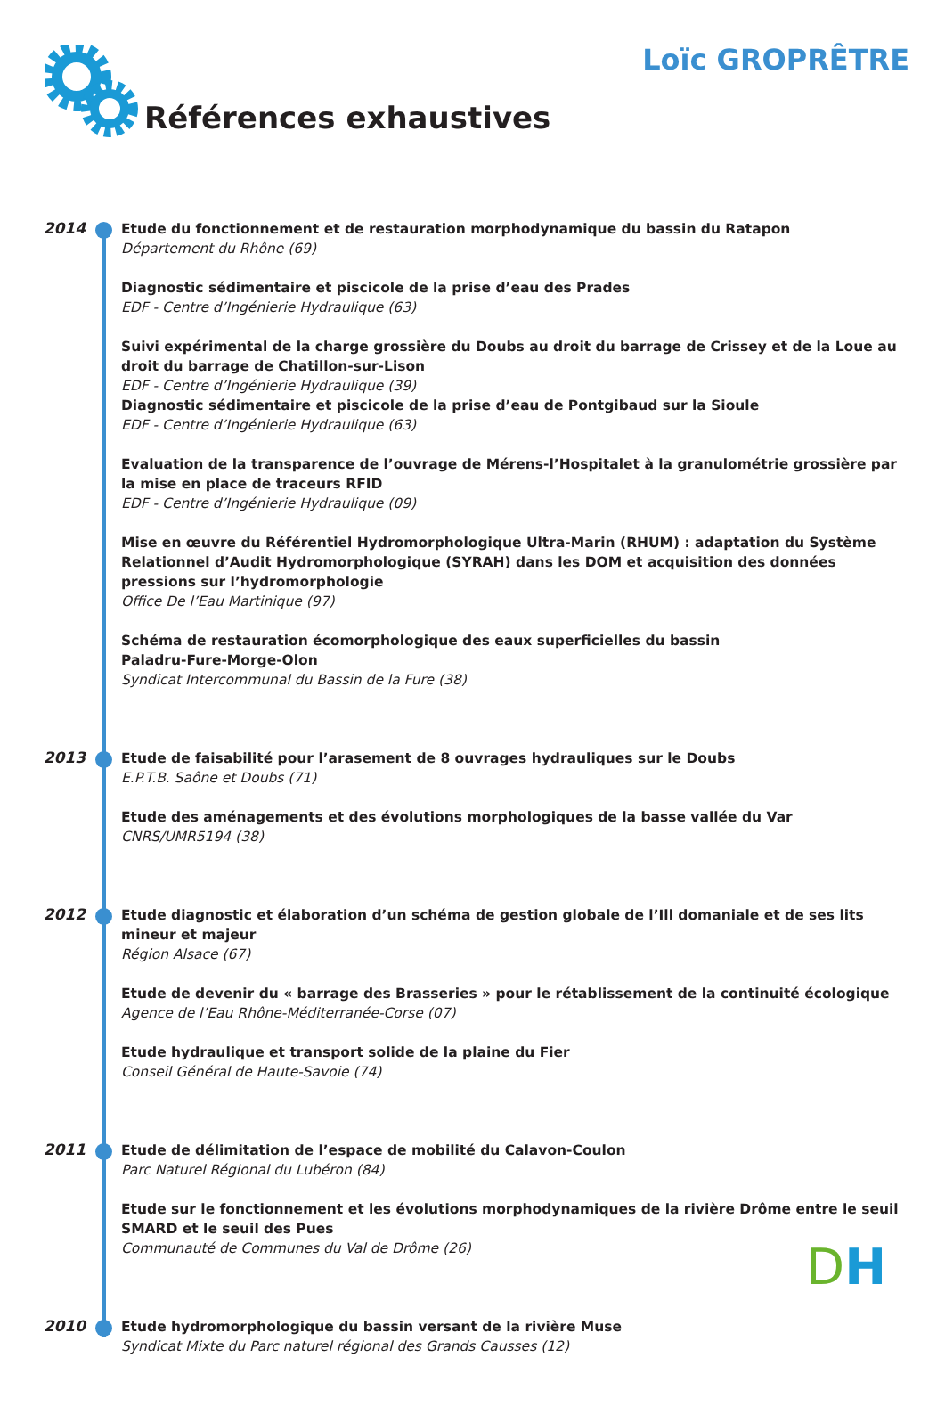Loïc GROPRÊTRE
Références exhaustives
2014
Etude du fonctionnement et de restauration morphodynamique du bassin du Ratapon
Département du Rhône (69)
Diagnostic sédimentaire et piscicole de la prise d’eau des Prades
EDF - Centre d’Ingénierie Hydraulique (63)
Suivi expérimental de la charge grossière du Doubs au droit du barrage de Crissey et de la Loue au droit du barrage de Chatillon-sur-Lison
EDF - Centre d’Ingénierie Hydraulique (39)
Diagnostic sédimentaire et piscicole de la prise d’eau de Pontgibaud sur la Sioule
EDF - Centre d’Ingénierie Hydraulique (63)
Evaluation de la transparence de l’ouvrage de Mérens-l’Hospitalet à la granulométrie grossière par la mise en place de traceurs RFID
EDF - Centre d’Ingénierie Hydraulique (09)
Mise en œuvre du Référentiel Hydromorphologique Ultra-Marin (RHUM) : adaptation du Système Relationnel d’Audit Hydromorphologique (SYRAH) dans les DOM et acquisition des données pressions sur l’hydromorphologie
Office De l’Eau Martinique (97)
Schéma de restauration écomorphologique des eaux superficielles du bassin
Paladru-Fure-Morge-Olon
Syndicat Intercommunal du Bassin de la Fure (38)
2013
Etude de faisabilité pour l’arasement de 8 ouvrages hydrauliques sur le Doubs
E.P.T.B. Saône et Doubs (71)
Etude des aménagements et des évolutions morphologiques de la basse vallée du Var
CNRS/UMR5194 (38)
2012
Etude diagnostic et élaboration d’un schéma de gestion globale de l’Ill domaniale et de ses lits mineur et majeur
Région Alsace (67)
Etude de devenir du « barrage des Brasseries » pour le rétablissement de la continuité écologique
Agence de l’Eau Rhône-Méditerranée-Corse (07)
Etude hydraulique et transport solide de la plaine du Fier
Conseil Général de Haute-Savoie (74)
2011
Etude de délimitation de l’espace de mobilité du Calavon-Coulon
Parc Naturel Régional du Lubéron (84)
Etude sur le fonctionnement et les évolutions morphodynamiques de la rivière Drôme entre le seuil SMARD et le seuil des Pues
Communauté de Communes du Val de Drôme (26)
2010
Etude hydromorphologique du bassin versant de la rivière Muse
Syndicat Mixte du Parc naturel régional des Grands Causses (12)
DH